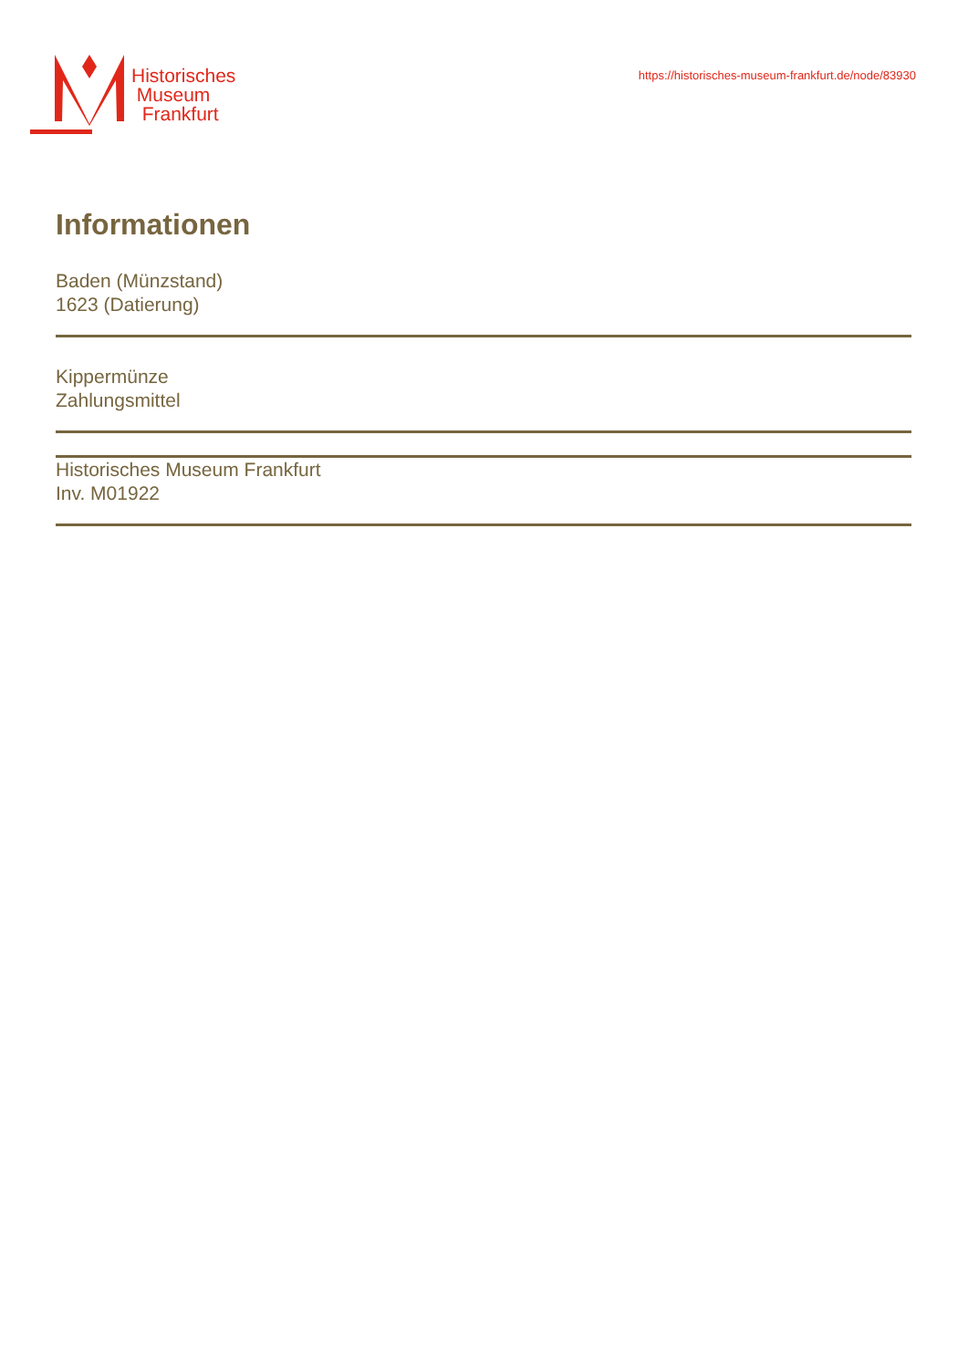Historisches
Museum
Frankfurt
https://historisches-museum-frankfurt.de/node/83930
Informationen
Baden (Münzstand)
1623 (Datierung)
Kippermünze
Zahlungsmittel
Historisches Museum Frankfurt
Inv. M01922